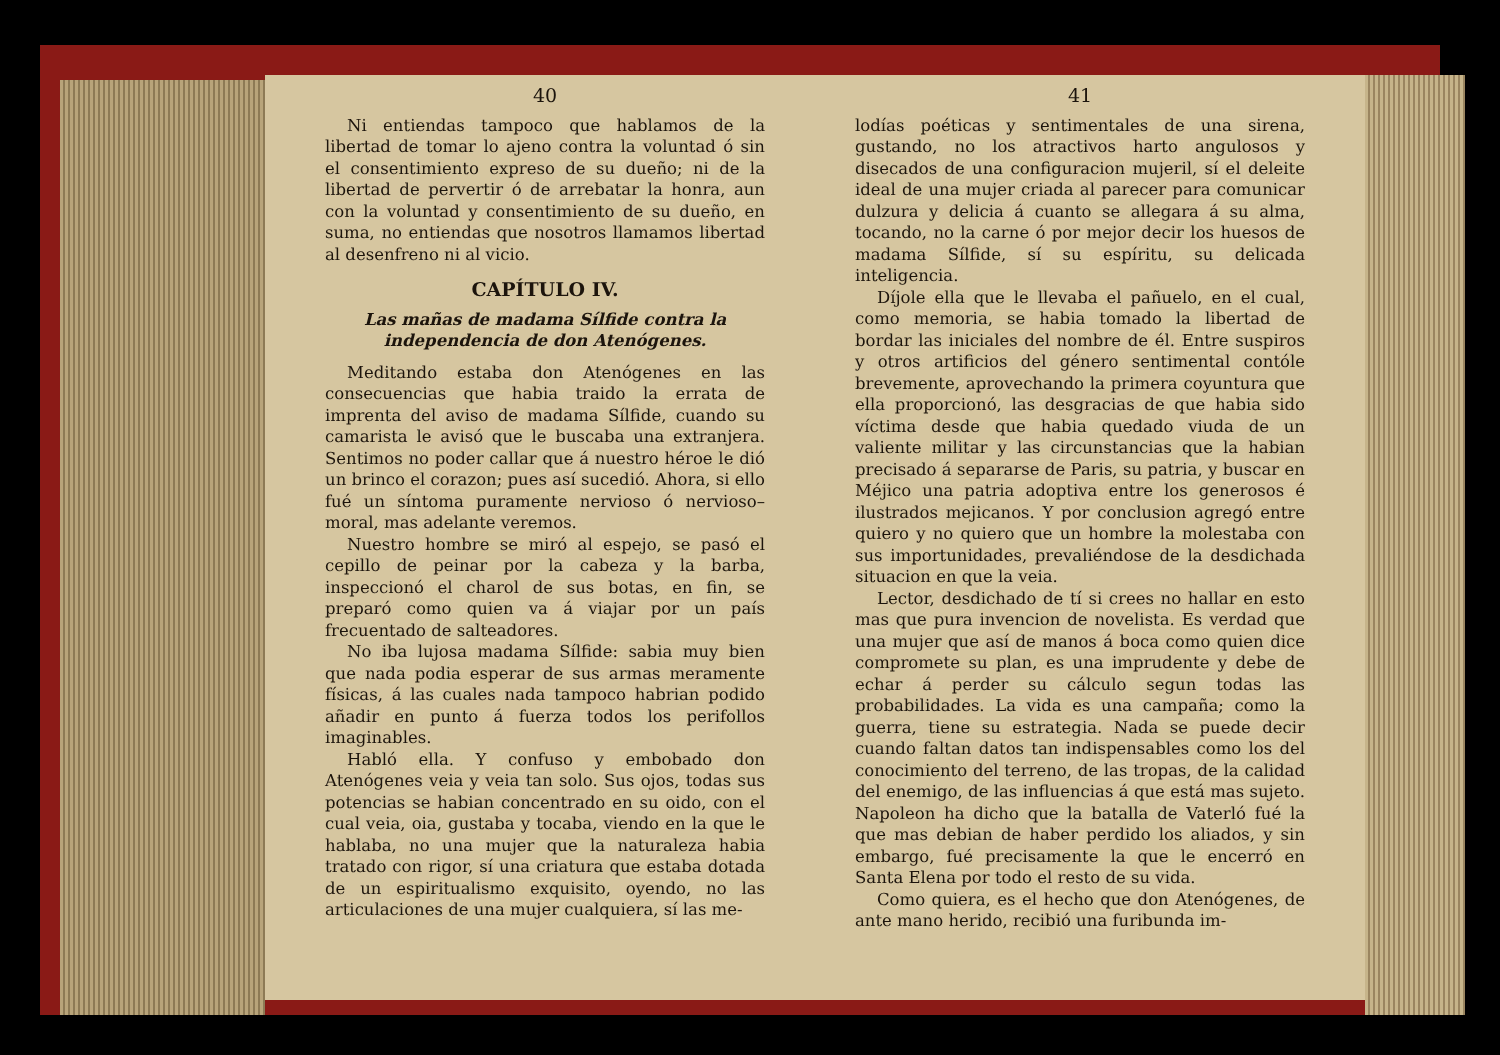40
Ni entiendas tampoco que hablamos de la libertad de tomar lo ajeno contra la voluntad ó sin el consentimiento expreso de su dueño; ni de la libertad de pervertir ó de arrebatar la honra, aun con la voluntad y consentimiento de su dueño, en suma, no entiendas que nosotros llamamos libertad al desenfreno ni al vicio.
CAPÍTULO IV.
Las mañas de madama Sílfide contra la independencia de don Atenógenes.
Meditando estaba don Atenógenes en las consecuencias que habia traido la errata de imprenta del aviso de madama Sílfide, cuando su camarista le avisó que le buscaba una extranjera. Sentimos no poder callar que á nuestro héroe le dió un brinco el corazon; pues así sucedió. Ahora, si ello fué un síntoma puramente nervioso ó nervioso–moral, mas adelante veremos.
Nuestro hombre se miró al espejo, se pasó el cepillo de peinar por la cabeza y la barba, inspeccionó el charol de sus botas, en fin, se preparó como quien va á viajar por un país frecuentado de salteadores.
No iba lujosa madama Sílfide: sabia muy bien que nada podia esperar de sus armas meramente físicas, á las cuales nada tampoco habrian podido añadir en punto á fuerza todos los perifollos imaginables.
Habló ella. Y confuso y embobado don Atenógenes veia y veia tan solo. Sus ojos, todas sus potencias se habian concentrado en su oido, con el cual veia, oia, gustaba y tocaba, viendo en la que le hablaba, no una mujer que la naturaleza habia tratado con rigor, sí una criatura que estaba dotada de un espiritualismo exquisito, oyendo, no las articulaciones de una mujer cualquiera, sí las me-
41
lodías poéticas y sentimentales de una sirena, gustando, no los atractivos harto angulosos y disecados de una configuracion mujeril, sí el deleite ideal de una mujer criada al parecer para comunicar dulzura y delicia á cuanto se allegara á su alma, tocando, no la carne ó por mejor decir los huesos de madama Sílfide, sí su espíritu, su delicada inteligencia.
Díjole ella que le llevaba el pañuelo, en el cual, como memoria, se habia tomado la libertad de bordar las iniciales del nombre de él. Entre suspiros y otros artificios del género sentimental contóle brevemente, aprovechando la primera coyuntura que ella proporcionó, las desgracias de que habia sido víctima desde que habia quedado viuda de un valiente militar y las circunstancias que la habian precisado á separarse de Paris, su patria, y buscar en Méjico una patria adoptiva entre los generosos é ilustrados mejicanos. Y por conclusion agregó entre quiero y no quiero que un hombre la molestaba con sus importunidades, prevaliéndose de la desdichada situacion en que la veia.
Lector, desdichado de tí si crees no hallar en esto mas que pura invencion de novelista. Es verdad que una mujer que así de manos á boca como quien dice compromete su plan, es una imprudente y debe de echar á perder su cálculo segun todas las probabilidades. La vida es una campaña; como la guerra, tiene su estrategia. Nada se puede decir cuando faltan datos tan indispensables como los del conocimiento del terreno, de las tropas, de la calidad del enemigo, de las influencias á que está mas sujeto. Napoleon ha dicho que la batalla de Vaterló fué la que mas debian de haber perdido los aliados, y sin embargo, fué precisamente la que le encerró en Santa Elena por todo el resto de su vida.
Como quiera, es el hecho que don Atenógenes, de ante mano herido, recibió una furibunda im-